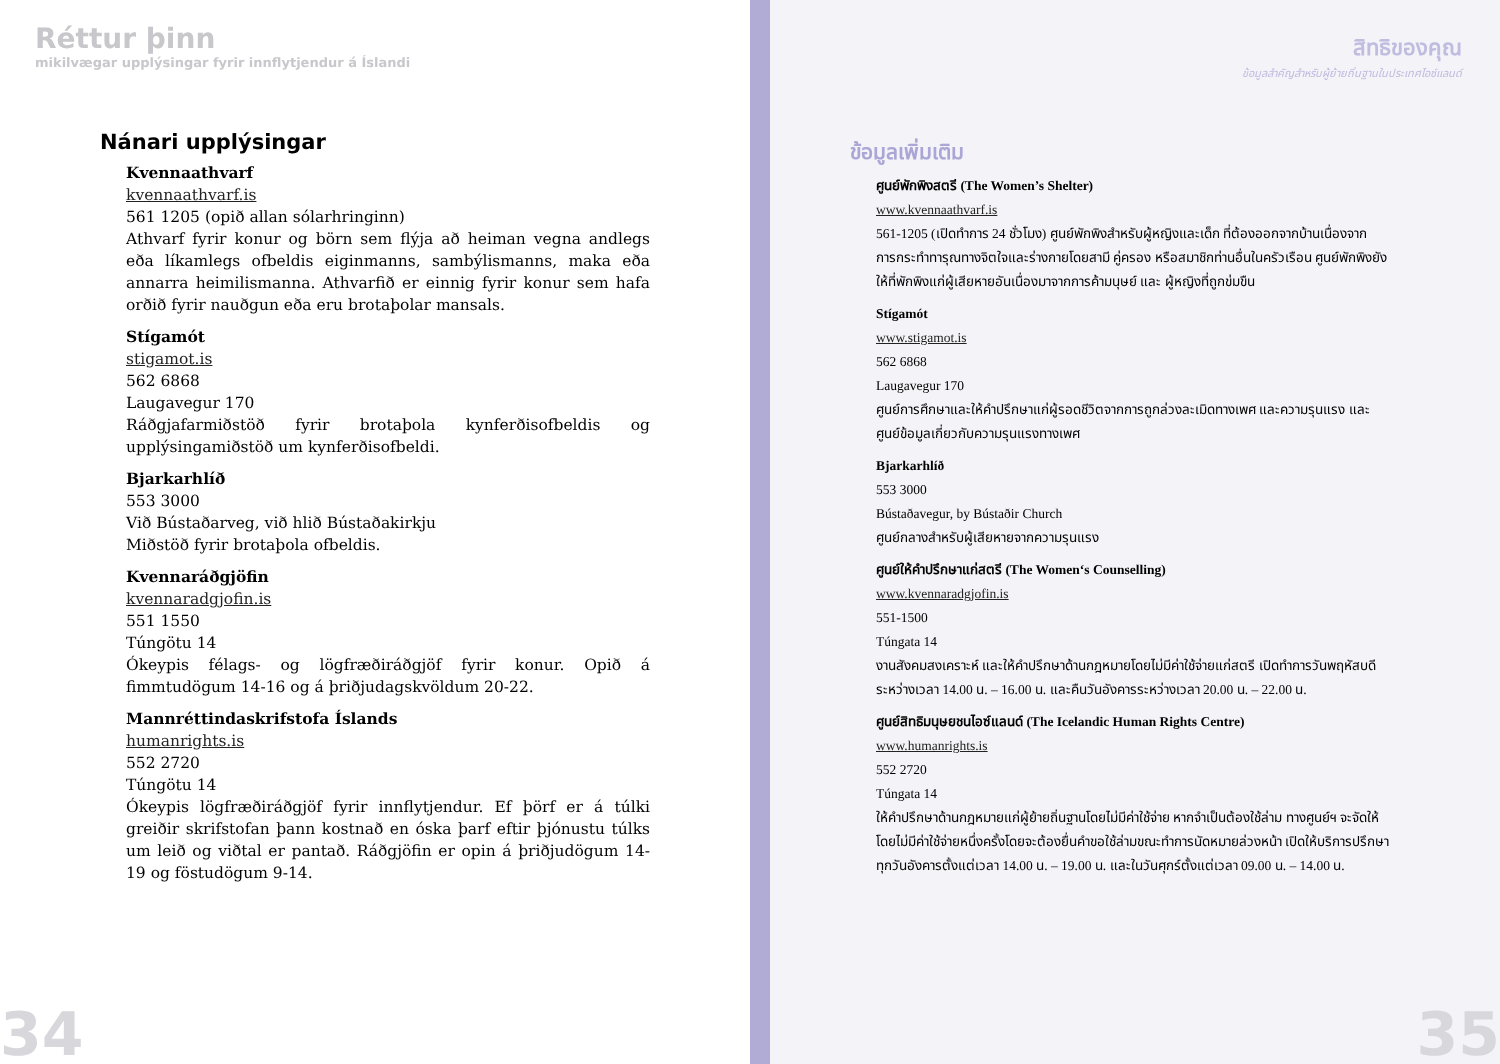Réttur þinn
mikilvægar upplýsingar fyrir innflytjendur á Íslandi
Nánari upplýsingar
Kvennaathvarf
kvennaathvarf.is
561 1205 (opið allan sólarhringinn)
Athvarf fyrir konur og börn sem flýja að heiman vegna andlegs eða líkamlegs ofbeldis eiginmanns, sambýlismanns, maka eða annarra heimilismanna. Athvarfið er einnig fyrir konur sem hafa orðið fyrir nauðgun eða eru brotaþolar mansals.
Stígamót
stigamot.is
562 6868
Laugavegur 170
Ráðgjafarmiðstöð fyrir brotaþola kynferðisofbeldis og upplýsingamiðstöð um kynferðisofbeldi.
Bjarkarhlíð
553 3000
Við Bústaðarveg, við hlið Bústaðakirkju
Miðstöð fyrir brotaþola ofbeldis.
Kvennaráðgjöfin
kvennaradgjofin.is
551 1550
Túngötu 14
Ókeypis félags- og lögfræðiráðgjöf fyrir konur. Opið á fimmtudögum 14-16 og á þriðjudagskvöldum 20-22.
Mannréttindaskrifstofa Íslands
humanrights.is
552 2720
Túngötu 14
Ókeypis lögfræðiráðgjöf fyrir innflytjendur. Ef þörf er á túlki greiðir skrifstofan þann kostnað en óska þarf eftir þjónustu túlks um leið og viðtal er pantað. Ráðgjöfin er opin á þriðjudögum 14-19 og föstudögum 9-14.
34
สิทธิของคุณ
ข้อมูลสำคัญสำหรับผู้ย้ายถิ่นฐานในประเทศไอซ์แลนด์
ข้อมูลเพิ่มเติม
ศูนย์พักพิงสตรี (The Women’s Shelter)
www.kvennaathvarf.is
561-1205 (เปิดทำการ 24 ชั่วโมง) ศูนย์พักพิงสำหรับผู้หญิงและเด็ก ที่ต้องออกจากบ้านเนื่องจากการกระทำทารุณทางจิตใจและร่างกายโดยสามี คู่ครอง หรือสมาชิกท่านอื่นในครัวเรือน ศูนย์พักพิงยังให้ที่พักพิงแก่ผู้เสียหายอันเนื่องมาจากการค้ามนุษย์ และ ผู้หญิงที่ถูกข่มขืน
Stígamót
www.stigamot.is
562 6868
Laugavegur 170
ศูนย์การศึกษาและให้คำปรึกษาแก่ผู้รอดชีวิตจากการถูกล่วงละเมิดทางเพศ และความรุนแรง และศูนย์ข้อมูลเกี่ยวกับความรุนแรงทางเพศ
Bjarkarhlíð
553 3000
Bústaðavegur, by Bústaðir Church
ศูนย์กลางสำหรับผู้เสียหายจากความรุนแรง
ศูนย์ให้คำปรึกษาแก่สตรี (The Women‘s Counselling)
www.kvennaradgjofin.is
551-1500
Túngata 14
งานสังคมสงเคราะห์ และให้คำปรึกษาด้านกฎหมายโดยไม่มีค่าใช้จ่ายแก่สตรี เปิดทำการวันพฤหัสบดีระหว่างเวลา 14.00 น. – 16.00 น. และคืนวันอังคารระหว่างเวลา 20.00 น. – 22.00 น.
ศูนย์สิทธิมนุษยชนไอซ์แลนด์ (The Icelandic Human Rights Centre)
www.humanrights.is
552 2720
Túngata 14
ให้คำปรึกษาด้านกฎหมายแก่ผู้ย้ายถิ่นฐานโดยไม่มีค่าใช้จ่าย หากจำเป็นต้องใช้ล่าม ทางศูนย์ฯ จะจัดให้โดยไม่มีค่าใช้จ่ายหนึ่งครั้งโดยจะต้องยื่นคำขอใช้ล่ามขณะทำการนัดหมายล่วงหน้า เปิดให้บริการปรึกษาทุกวันอังคารตั้งแต่เวลา 14.00 น. – 19.00 น. และในวันศุกร์ตั้งแต่เวลา 09.00 น. – 14.00 น.
35